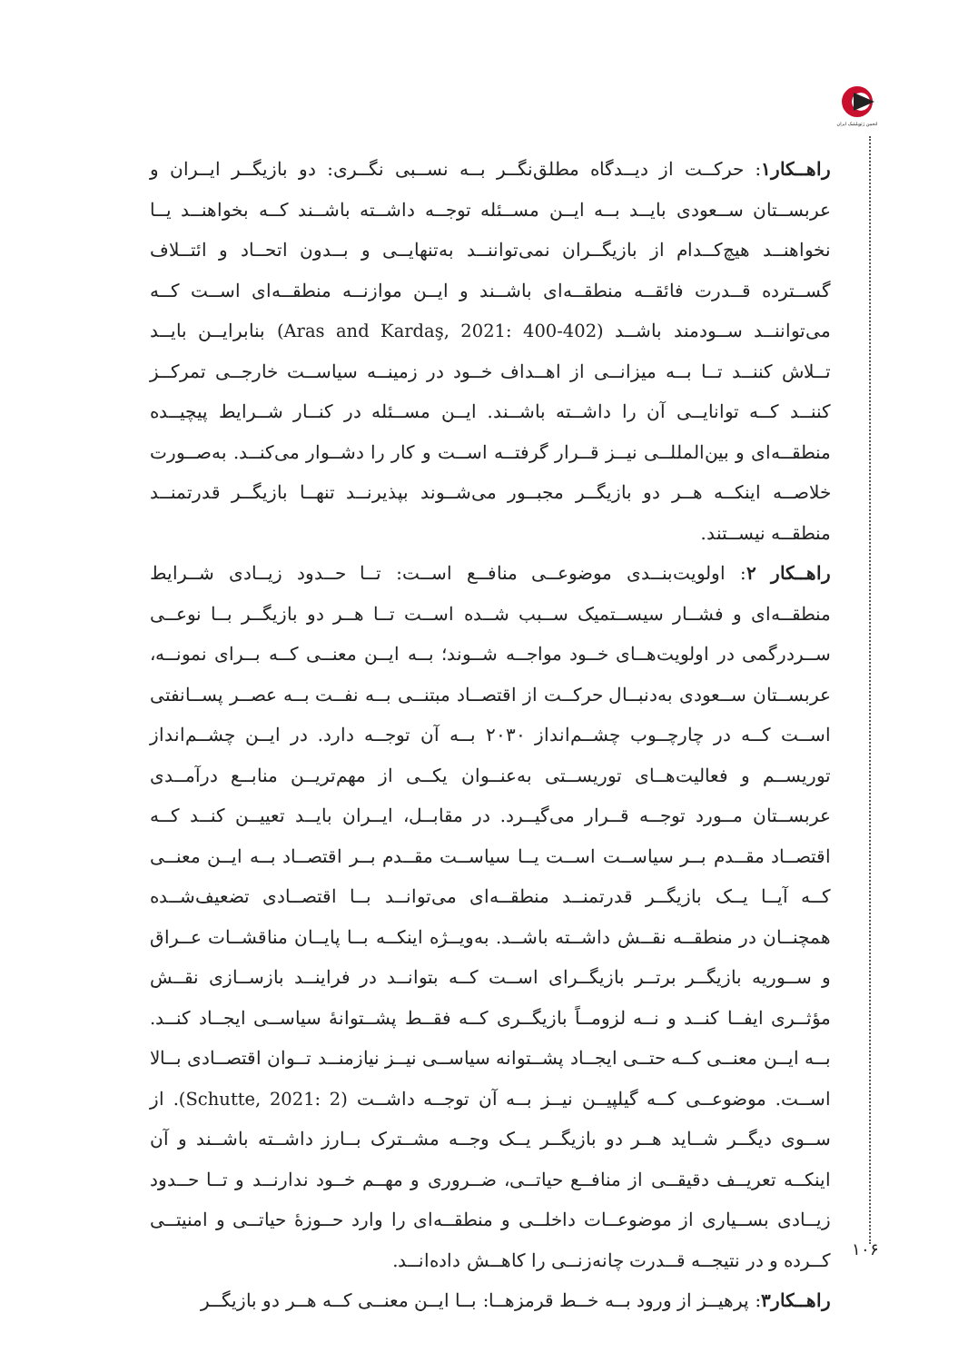انجمن ژئوپلیتیک ایران
راهــکار۱: حرکــت از دیــدگاه مطلق‌نگــر بــه نســبی نگــری: دو بازیگــر ایــران و عربســتان ســعودی بایــد بــه ایــن مســئله توجــه داشــته باشــند کــه بخواهنــد یــا نخواهنــد هیچ‌کــدام از بازیگــران نمی‌تواننــد به‌تنهایــی و بــدون اتحــاد و ائتــلاف گســترده قــدرت فائقــه منطقــه‌ای باشــند و ایــن موازنــه منطقــه‌ای اســت کــه می‌تواننــد ســودمند باشــد (Aras and Kardaş, 2021: 400-402) بنابرایــن بایــد تــلاش کننــد تــا بــه میزانــی از اهــداف خــود در زمینــه سیاســت خارجــی تمرکــز کننــد کــه توانایــی آن را داشــته باشــند. ایــن مســئله در کنــار شــرایط پیچیــده منطقــه‌ای و بین‌المللــی نیــز قــرار گرفتــه اســت و کار را دشــوار می‌کنــد. به‌صــورت خلاصــه اینکــه هــر دو بازیگــر مجبــور می‌شــوند بپذیرنــد تنهــا بازیگــر قدرتمنــد منطقــه نیســتند.
راهــکار ۲: اولویت‌بنــدی موضوعــی منافــع اســت: تــا حــدود زیــادی شــرایط منطقــه‌ای و فشــار سیســتمیک ســبب شــده اســت تــا هــر دو بازیگــر بــا نوعــی ســردرگمی در اولویت‌هــای خــود مواجــه شــوند؛ بــه ایــن معنــی کــه بــرای نمونــه، عربســتان ســعودی به‌دنبــال حرکــت از اقتصــاد مبتنــی بــه نفــت بــه عصــر پســانفتی اســت کــه در چارچــوب چشــم‌انداز ۲۰۳۰ بــه آن توجــه دارد. در ایــن چشــم‌انداز توریســم و فعالیت‌هــای توریســتی به‌عنــوان یکــی از مهم‌تریــن منابــع درآمــدی عربســتان مــورد توجــه قــرار می‌گیــرد. در مقابــل، ایــران بایــد تعییــن کنــد کــه اقتصــاد مقــدم بــر سیاســت اســت یــا سیاســت مقــدم بــر اقتصــاد بــه ایــن معنــی کــه آیــا یــک بازیگــر قدرتمنــد منطقــه‌ای می‌توانــد بــا اقتصــادی تضعیف‌شــده همچنــان در منطقــه نقــش داشــته باشــد. به‌ویــژه اینکــه بــا پایــان مناقشــات عــراق و ســوریه بازیگــر برتــر بازیگــرای اســت کــه بتوانــد در فراینــد بازســازی نقــش مؤثــری ایفــا کنــد و نــه لزومــاً بازیگــری کــه فقــط پشــتوانهٔ سیاســی ایجــاد کنــد. بــه ایــن معنــی کــه حتــی ایجــاد پشــتوانه سیاســی نیــز نیازمنــد تــوان اقتصــادی بــالا اســت. موضوعــی کــه گیلپیــن نیــز بــه آن توجــه داشــت (Schutte, 2021: 2). از ســوی دیگــر شــاید هــر دو بازیگــر یــک وجــه مشــترک بــارز داشــته باشــند و آن اینکــه تعریــف دقیقــی از منافــع حیاتــی، ضــروری و مهــم خــود ندارنــد و تــا حــدود زیــادی بســیاری از موضوعــات داخلــی و منطقــه‌ای را وارد حــوزهٔ حیاتــی و امنیتــی کــرده و در نتیجــه قــدرت چانه‌زنــی را کاهــش داده‌انــد.
راهــکار۳: پرهیــز از ورود بــه خــط قرمزهــا: بــا ایــن معنــی کــه هــر دو بازیگــر
۱۰۶